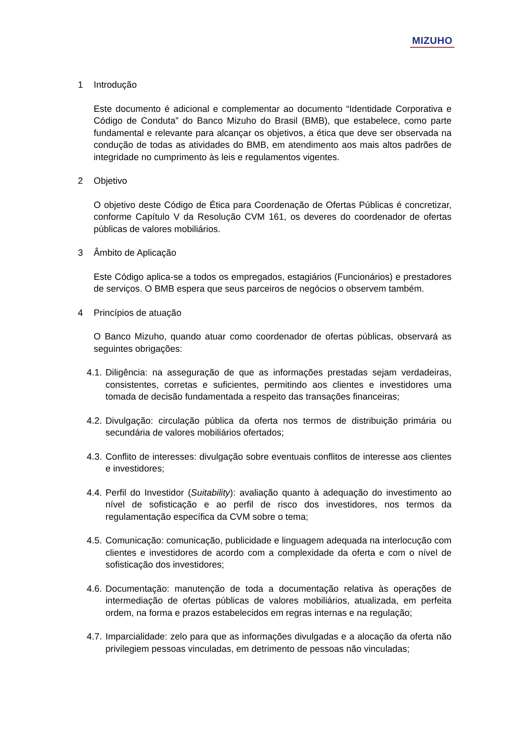MIZUHO
1 Introdução
Este documento é adicional e complementar ao documento “Identidade Corporativa e Código de Conduta” do Banco Mizuho do Brasil (BMB), que estabelece, como parte fundamental e relevante para alcançar os objetivos, a ética que deve ser observada na condução de todas as atividades do BMB, em atendimento aos mais altos padrões de integridade no cumprimento às leis e regulamentos vigentes.
2 Objetivo
O objetivo deste Código de Ética para Coordenação de Ofertas Públicas é concretizar, conforme Capítulo V da Resolução CVM 161, os deveres do coordenador de ofertas públicas de valores mobiliários.
3 Âmbito de Aplicação
Este Código aplica-se a todos os empregados, estagiários (Funcionários) e prestadores de serviços. O BMB espera que seus parceiros de negócios o observem também.
4 Princípios de atuação
O Banco Mizuho, quando atuar como coordenador de ofertas públicas, observará as seguintes obrigações:
4.1. Diligência: na asseguração de que as informações prestadas sejam verdadeiras, consistentes, corretas e suficientes, permitindo aos clientes e investidores uma tomada de decisão fundamentada a respeito das transações financeiras;
4.2. Divulgação: circulação pública da oferta nos termos de distribuição primária ou secundária de valores mobiliários ofertados;
4.3. Conflito de interesses: divulgação sobre eventuais conflitos de interesse aos clientes e investidores;
4.4. Perfil do Investidor (Suitability): avaliação quanto à adequação do investimento ao nível de sofisticação e ao perfil de risco dos investidores, nos termos da regulamentação específica da CVM sobre o tema;
4.5. Comunicação: comunicação, publicidade e linguagem adequada na interlocução com clientes e investidores de acordo com a complexidade da oferta e com o nível de sofisticação dos investidores;
4.6. Documentação: manutenção de toda a documentação relativa às operações de intermediação de ofertas públicas de valores mobiliários, atualizada, em perfeita ordem, na forma e prazos estabelecidos em regras internas e na regulação;
4.7. Imparcialidade: zelo para que as informações divulgadas e a alocação da oferta não privilegiem pessoas vinculadas, em detrimento de pessoas não vinculadas;